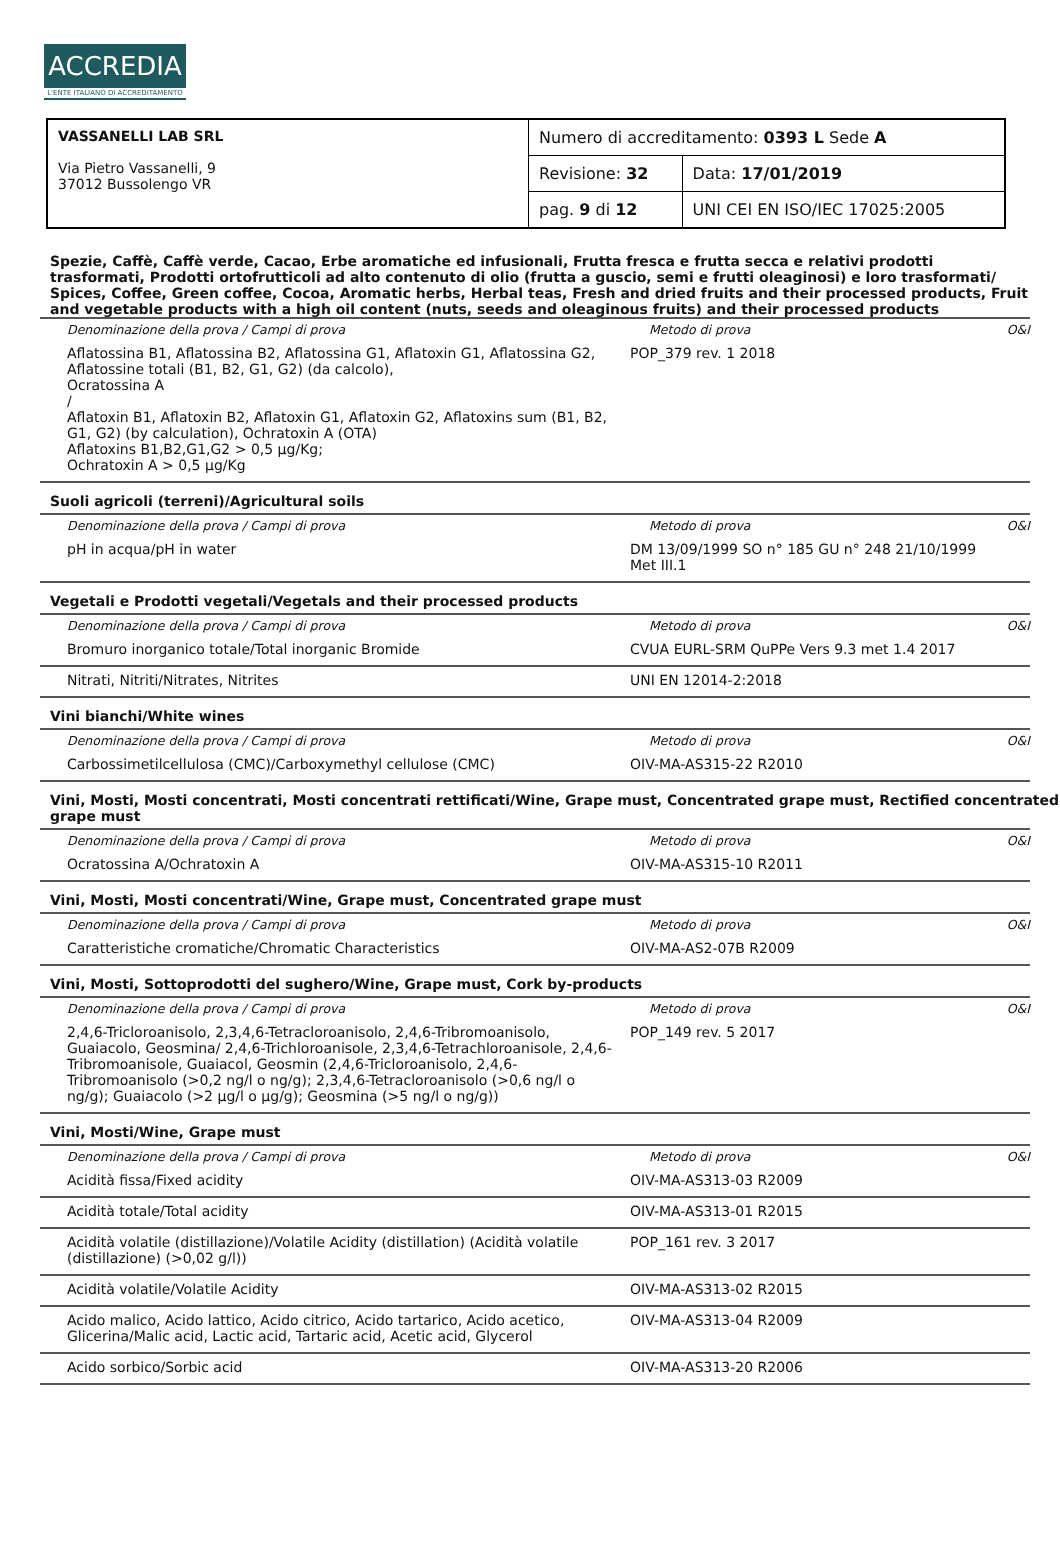ACCREDIA
L'ENTE ITALIANO DI ACCREDITAMENTO
| VASSANELLI LAB SRL Via Pietro Vassanelli, 9 37012 Bussolengo VR | Numero di accreditamento: 0393 L Sede A | |
| | Revisione: 32 | Data: 17/01/2019 |
| | pag. 9 di 12 | UNI CEI EN ISO/IEC 17025:2005 |
Spezie, Caffè, Caffè verde, Cacao, Erbe aromatiche ed infusionali, Frutta fresca e frutta secca e relativi prodotti trasformati, Prodotti ortofrutticoli ad alto contenuto di olio (frutta a guscio, semi e frutti oleaginosi) e loro trasformati/ Spices, Coffee, Green coffee, Cocoa, Aromatic herbs, Herbal teas, Fresh and dried fruits and their processed products, Fruit and vegetable products with a high oil content (nuts, seeds and oleaginous fruits) and their processed products
| Denominazione della prova / Campi di prova | Metodo di prova | O&I |
| --- | --- | --- |
| Aflatossina B1, Aflatossina B2, Aflatossina G1, Aflatoxin G1, Aflatossina G2, Aflatossine totali (B1, B2, G1, G2) (da calcolo), Ocratossina A / Aflatoxin B1, Aflatoxin B2, Aflatoxin G1, Aflatoxin G2, Aflatoxins sum (B1, B2, G1, G2) (by calculation), Ochratoxin A (OTA) Aflatoxins B1,B2,G1,G2 > 0,5 µg/Kg; Ochratoxin A > 0,5 µg/Kg | POP_379 rev. 1 2018 | |
Suoli agricoli (terreni)/Agricultural soils
| Denominazione della prova / Campi di prova | Metodo di prova | O&I |
| --- | --- | --- |
| pH in acqua/pH in water | DM 13/09/1999 SO n° 185 GU n° 248 21/10/1999 Met III.1 | |
Vegetali e Prodotti vegetali/Vegetals and their processed products
| Denominazione della prova / Campi di prova | Metodo di prova | O&I |
| --- | --- | --- |
| Bromuro inorganico totale/Total inorganic Bromide | CVUA EURL-SRM QuPPe Vers 9.3 met 1.4 2017 | |
| Nitrati, Nitriti/Nitrates, Nitrites | UNI EN 12014-2:2018 | |
Vini bianchi/White wines
| Denominazione della prova / Campi di prova | Metodo di prova | O&I |
| --- | --- | --- |
| Carbossimetilcellulosa (CMC)/Carboxymethyl cellulose (CMC) | OIV-MA-AS315-22 R2010 | |
Vini, Mosti, Mosti concentrati, Mosti concentrati rettificati/Wine, Grape must, Concentrated grape must, Rectified concentrated
grape must
| Denominazione della prova / Campi di prova | Metodo di prova | O&I |
| --- | --- | --- |
| Ocratossina A/Ochratoxin A | OIV-MA-AS315-10 R2011 | |
Vini, Mosti, Mosti concentrati/Wine, Grape must, Concentrated grape must
| Denominazione della prova / Campi di prova | Metodo di prova | O&I |
| --- | --- | --- |
| Caratteristiche cromatiche/Chromatic Characteristics | OIV-MA-AS2-07B R2009 | |
Vini, Mosti, Sottoprodotti del sughero/Wine, Grape must, Cork by-products
| Denominazione della prova / Campi di prova | Metodo di prova | O&I |
| --- | --- | --- |
| 2,4,6-Tricloroanisolo, 2,3,4,6-Tetracloroanisolo, 2,4,6-Tribromoanisolo, Guaiacolo, Geosmina/ 2,4,6-Trichloroanisole, 2,3,4,6-Tetrachloroanisole, 2,4,6-Tribromoanisole, Guaiacol, Geosmin (2,4,6-Tricloroanisolo, 2,4,6-Tribromoanisolo (>0,2 ng/l o ng/g); 2,3,4,6-Tetracloroanisolo (>0,6 ng/l o ng/g); Guaiacolo (>2 µg/l o µg/g); Geosmina (>5 ng/l o ng/g)) | POP_149 rev. 5 2017 | |
Vini, Mosti/Wine, Grape must
| Denominazione della prova / Campi di prova | Metodo di prova | O&I |
| --- | --- | --- |
| Acidità fissa/Fixed acidity | OIV-MA-AS313-03 R2009 | |
| Acidità totale/Total acidity | OIV-MA-AS313-01 R2015 | |
| Acidità volatile (distillazione)/Volatile Acidity (distillation) (Acidità volatile (distillazione) (>0,02 g/l)) | POP_161 rev. 3 2017 | |
| Acidità volatile/Volatile Acidity | OIV-MA-AS313-02 R2015 | |
| Acido malico, Acido lattico, Acido citrico, Acido tartarico, Acido acetico, Glicerina/Malic acid, Lactic acid, Tartaric acid, Acetic acid, Glycerol | OIV-MA-AS313-04 R2009 | |
| Acido sorbico/Sorbic acid | OIV-MA-AS313-20 R2006 | |